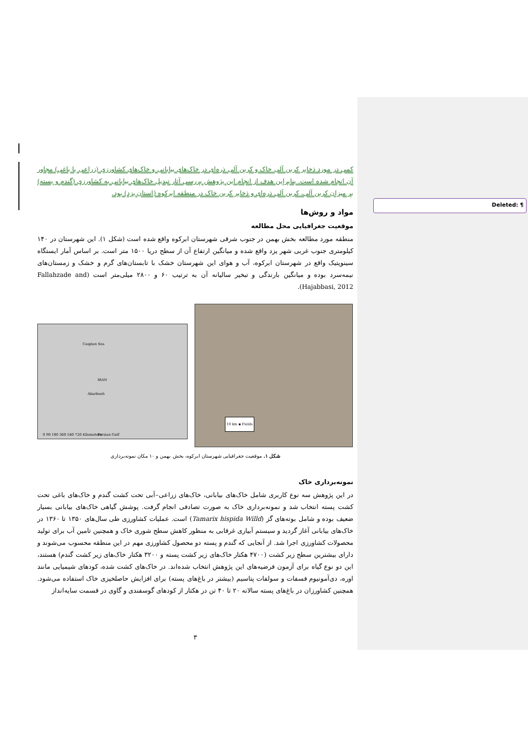Deleted: ¶
کمی در مورد ذخایر کربن آلی خاک و کربن آلی ذره‌ای در خاک‌های بیابانی و خاک‌های کشاورزی (زراعی یا باغی) مجاور آن انجام شده است. بنابراین هدف از انجام این پژوهش بررسی آثار تبدیل خاک‌های بیابانی به کشاورزی (گندم و پسته) بر میزان کربن آلی، کربن آلی ذره‌ای و ذخایر کربن خاک در منطقه ابرکوه (استان یزد) بود.
مواد و روش‌ها
موقعیت جغرافیایی محل مطالعه
منطقه مورد مطالعه بخش بهمن در جنوب شرقی شهرستان ابرکوه واقع شده است (شکل ۱). این شهرستان در ۱۴۰ کیلومتری جنوب غربی شهر یزد واقع شده و میانگین ارتفاع آن از سطح دریا ۱۵۰۰ متر است. بر اساس آمار ایستگاه سینوپتیک واقع در شهرستان ابرکوه، آب و هوای این شهرستان خشک با تابستان‌های گرم و خشک و زمستان‌های نیمه‌سرد بوده و میانگین بارندگی و تبخیر سالیانه آن به ترتیب ۶۰ و ۲۸۰۰ میلی‌متر است (Fallahzade and Hajabbasi, 2012).
Caspian Sea
IRAN
Abarkooh
Persian Gulf 0 90 180 360 540 720 Kilometers
10 km ▪ Fields
شکل ۱. موقعیت جغرافیایی شهرستان ابرکوه، بخش بهمن و ۱۰ مکان نمونه‌برداری
نمونه‌برداری خاک
در این پژوهش سه نوع کاربری شامل خاک‌های بیابانی، خاک‌های زراعی–آبی تحت کشت گندم و خاک‌های باغی تحت کشت پسته انتخاب شد و نمونه‌برداری خاک به صورت تصادفی انجام گرفت. پوشش گیاهی خاک‌های بیابانی بسیار ضعیف بوده و شامل بوته‌های گز (Tamarix hispida Willd) است. عملیات کشاورزی طی سال‌های ۱۳۵۰ تا ۱۳۶۰ در خاک‌های بیابانی آغاز گردید و سیستم آبیاری غرقابی به منظور کاهش سطح شوری خاک و همچنین تامین آب برای تولید محصولات کشاورزی اجرا شد. از آنجایی که گندم و پسته دو محصول کشاورزی مهم در این منطقه محسوب می‌شوند و دارای بیشترین سطح زیر کشت (۴۷۰۰ هکتار خاک‌های زیر کشت پسته و ۳۲۰۰ هکتار خاک‌های زیر کشت گندم) هستند، این دو نوع گیاه برای آزمون فرضیه‌های این پژوهش انتخاب شده‌اند. در خاک‌های کشت شده، کودهای شیمیایی مانند اوره، دی‌آمونیوم فسفات و سولفات پتاسیم (بیشتر در باغ‌های پسته) برای افزایش حاصلخیزی خاک استفاده می‌شود. همچنین کشاورزان در باغ‌های پسته سالانه ۲۰ تا ۴۰ تن در هکتار از کودهای گوسفندی و گاوی در قسمت سایه‌انداز
۳